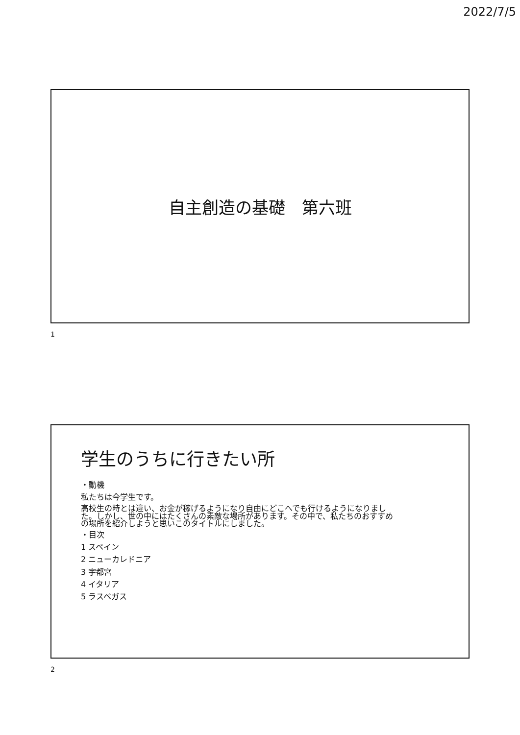2022/7/5
自主創造の基礎　第六班
1
学生のうちに行きたい所
・動機
私たちは今学生です。
高校生の時とは違い、お金が稼げるようになり自由にどこへでも行けるようになりました。しかし、世の中にはたくさんの素敵な場所があります。その中で、私たちのおすすめの場所を紹介しようと思いこのタイトルにしました。
・目次
1 スペイン
2 ニューカレドニア
3 宇都宮
4 イタリア
5 ラスベガス
2